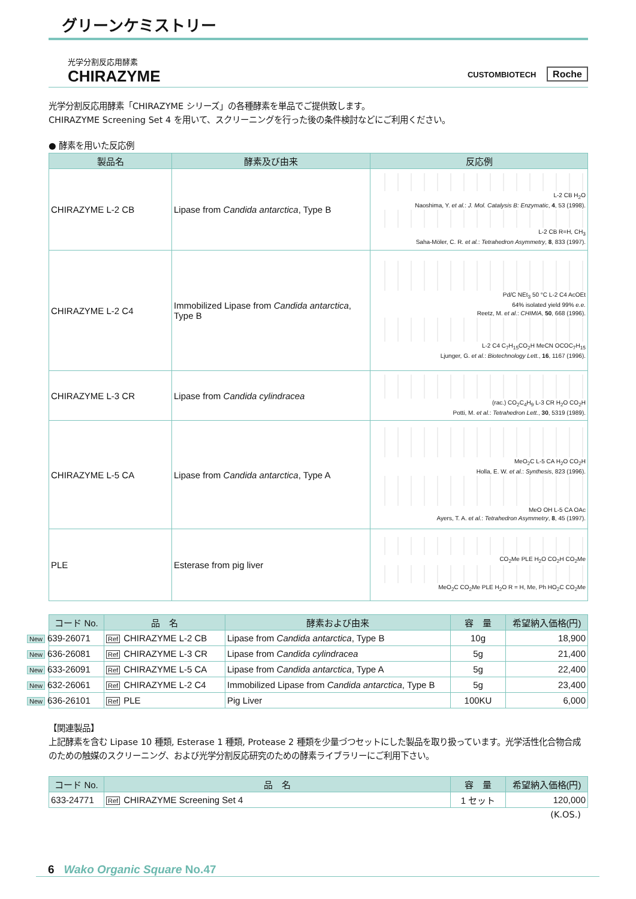グリーンケミストリー
光学分割反応用酵素
CHIRAZYME
CUSTOMBIOTECH Roche
光学分割反応用酵素「CHIRAZYME シリーズ」の各種酵素を単品でご提供致します。
CHIRAZYME Screening Set 4 を用いて、スクリーニングを行った後の条件検討などにご利用ください。
● 酵素を用いた反応例
| 製品名 | 酵素及び由来 | 反応例 |
| --- | --- | --- |
| CHIRAZYME L-2 CB | Lipase from Candida antarctica , Type B | L-2 CB H<sub>2</sub>O Naoshima, Y. et al. : J. Mol. Catalysis B: Enzymatic , 4 , 53 (1998). L-2 CB R=H, CH<sub>3</sub> Saha-Möler, C. R. et al. : Tetrahedron Asymmetry , 8 , 833 (1997). |
| CHIRAZYME L-2 C4 | Immobilized Lipase from Candida antarctica , Type B | Pd/C NEt<sub>3</sub> 50 °C L-2 C4 AcOEt 64% isolated yield 99% e.e. Reetz, M. et al. : CHIMIA , 50 , 668 (1996). L-2 C4 C<sub>7</sub>H<sub>15</sub>CO<sub>2</sub>H MeCN OCOC<sub>7</sub>H<sub>15</sub> Ljunger, G. et al. : Biotechnology Lett. , 16 , 1167 (1996). |
| CHIRAZYME L-3 CR | Lipase from Candida cylindracea | (rac.) CO<sub>2</sub>C<sub>4</sub>H<sub>9</sub> L-3 CR H<sub>2</sub>O CO<sub>2</sub>H Potti, M. et al. : Tetrahedron Lett. , 30 , 5319 (1989). |
| CHIRAZYME L-5 CA | Lipase from Candida antarctica , Type A | MeO<sub>2</sub>C L-5 CA H<sub>2</sub>O CO<sub>2</sub>H Holla, E. W. et al. : Synthesis , 823 (1996). MeO OH L-5 CA OAc Ayers, T. A. et al. : Tetrahedron Asymmetry , 8 , 45 (1997). |
| PLE | Esterase from pig liver | CO<sub>2</sub>Me PLE H<sub>2</sub>O CO<sub>2</sub>H CO<sub>2</sub>Me MeO<sub>2</sub>C CO<sub>2</sub>Me PLE H<sub>2</sub>O R = H, Me, Ph HO<sub>2</sub>C CO<sub>2</sub>Me |
| コード No. | 品 名 | 酵素および由来 | 容 量 | 希望納入価格(円) |
| --- | --- | --- | --- | --- |
| New 639-26071 | Ref CHIRAZYME L-2 CB | Lipase from Candida antarctica , Type B | 10g | 18,900 |
| New 636-26081 | Ref CHIRAZYME L-3 CR | Lipase from Candida cylindracea | 5g | 21,400 |
| New 633-26091 | Ref CHIRAZYME L-5 CA | Lipase from Candida antarctica , Type A | 5g | 22,400 |
| New 632-26061 | Ref CHIRAZYME L-2 C4 | Immobilized Lipase from Candida antarctica , Type B | 5g | 23,400 |
| New 636-26101 | Ref PLE | Pig Liver | 100KU | 6,000 |
【関連製品】
上記酵素を含む Lipase 10 種類, Esterase 1 種類, Protease 2 種類を少量づつセットにした製品を取り扱っています。光学活性化合物合成のための触媒のスクリーニング、および光学分割反応研究のための酵素ライブラリーにご利用下さい。
| コード No. | 品 名 | 容 量 | 希望納入価格(円) |
| --- | --- | --- | --- |
| 633-24771 | Ref CHIRAZYME Screening Set 4 | 1 セット | 120,000 |
(K.OS.)
6 Wako Organic Square No.47